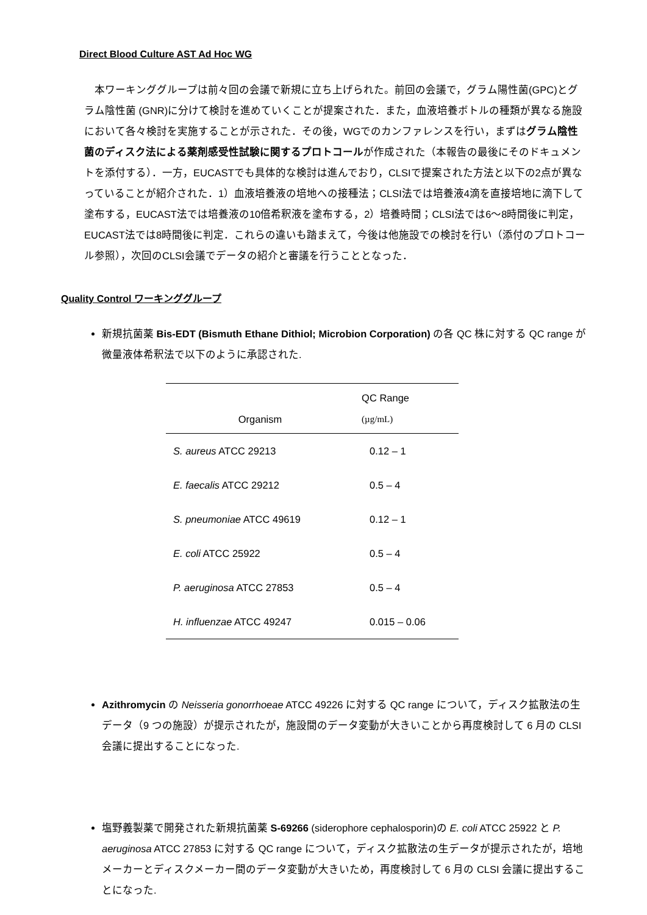Direct Blood Culture AST Ad Hoc WG
　本ワーキンググループは前々回の会議で新規に立ち上げられた。前回の会議で，グラム陽性菌(GPC)とグラム陰性菌 (GNR)に分けて検討を進めていくことが提案された．また，血液培養ボトルの種類が異なる施設において各々検討を実施することが示された．その後，WGでのカンファレンスを行い，まずはグラム陰性菌のディスク法による薬剤感受性試験に関するプロトコールが作成された（本報告の最後にそのドキュメントを添付する）．一方，EUCASTでも具体的な検討は進んでおり，CLSIで提案された方法と以下の2点が異なっていることが紹介された．1）血液培養液の培地への接種法；CLSI法では培養液4滴を直接培地に滴下して塗布する，EUCAST法では培養液の10倍希釈液を塗布する，2）培養時間；CLSI法では6～8時間後に判定，EUCAST法では8時間後に判定．これらの違いも踏まえて，今後は他施設での検討を行い（添付のプロトコール参照），次回のCLSI会議でデータの紹介と審議を行うこととなった．
Quality Control ワーキンググループ
新規抗菌薬 Bis-EDT (Bismuth Ethane Dithiol; Microbion Corporation) の各 QC 株に対する QC range が微量液体希釈法で以下のように承認された.
| Organism | QC Range (µg/mL) |
| --- | --- |
| S. aureus ATCC 29213 | 0.12 – 1 |
| E. faecalis ATCC 29212 | 0.5 – 4 |
| S. pneumoniae ATCC 49619 | 0.12 – 1 |
| E. coli ATCC 25922 | 0.5 – 4 |
| P. aeruginosa ATCC 27853 | 0.5 – 4 |
| H. influenzae ATCC 49247 | 0.015 – 0.06 |
Azithromycin の Neisseria gonorrhoeae ATCC 49226 に対する QC range について，ディスク拡散法の生データ（9 つの施設）が提示されたが，施設間のデータ変動が大きいことから再度検討して 6 月の CLSI 会議に提出することになった.
塩野義製薬で開発された新規抗菌薬 S-69266 (siderophore cephalosporin)の E. coli ATCC 25922 と P. aeruginosa ATCC 27853 に対する QC range について，ディスク拡散法の生データが提示されたが，培地メーカーとディスクメーカー間のデータ変動が大きいため，再度検討して 6 月の CLSI 会議に提出することになった.